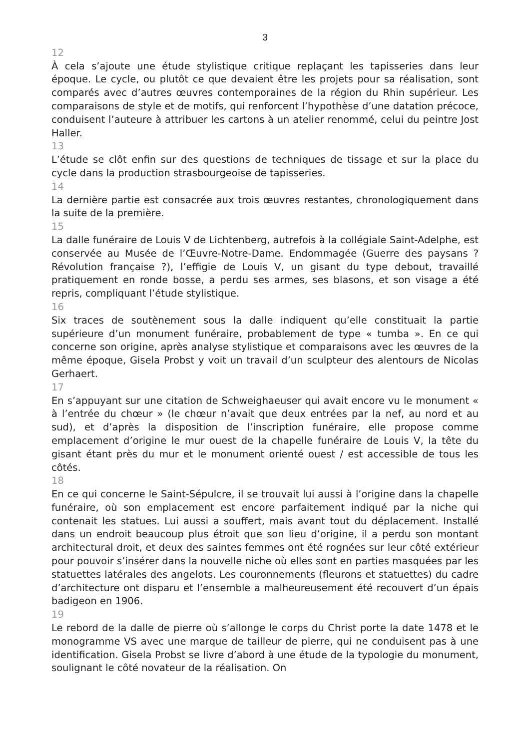3
12
À cela s’ajoute une étude stylistique critique replaçant les tapisseries dans leur époque. Le cycle, ou plutôt ce que devaient être les projets pour sa réalisation, sont comparés avec d’autres œuvres contemporaines de la région du Rhin supérieur. Les comparaisons de style et de motifs, qui renforcent l’hypothèse d’une datation précoce, conduisent l’auteure à attribuer les cartons à un atelier renommé, celui du peintre Jost Haller.
13
L’étude se clôt enfin sur des questions de techniques de tissage et sur la place du cycle dans la production strasbourgeoise de tapisseries.
14
La dernière partie est consacrée aux trois œuvres restantes, chronologiquement dans la suite de la première.
15
La dalle funéraire de Louis V de Lichtenberg, autrefois à la collégiale Saint-Adelphe, est conservée au Musée de l’Œuvre-Notre-Dame. Endommagée (Guerre des paysans ? Révolution française ?), l’effigie de Louis V, un gisant du type debout, travaillé pratiquement en ronde bosse, a perdu ses armes, ses blasons, et son visage a été repris, compliquant l’étude stylistique.
16
Six traces de soutènement sous la dalle indiquent qu’elle constituait la partie supérieure d’un monument funéraire, probablement de type « tumba ». En ce qui concerne son origine, après analyse stylistique et comparaisons avec les œuvres de la même époque, Gisela Probst y voit un travail d’un sculpteur des alentours de Nicolas Gerhaert.
17
En s’appuyant sur une citation de Schweighaeuser qui avait encore vu le monument « à l’entrée du chœur » (le chœur n’avait que deux entrées par la nef, au nord et au sud), et d’après la disposition de l’inscription funéraire, elle propose comme emplacement d’origine le mur ouest de la chapelle funéraire de Louis V, la tête du gisant étant près du mur et le monument orienté ouest / est accessible de tous les côtés.
18
En ce qui concerne le Saint-Sépulcre, il se trouvait lui aussi à l’origine dans la chapelle funéraire, où son emplacement est encore parfaitement indiqué par la niche qui contenait les statues. Lui aussi a souffert, mais avant tout du déplacement. Installé dans un endroit beaucoup plus étroit que son lieu d’origine, il a perdu son montant architectural droit, et deux des saintes femmes ont été rognées sur leur côté extérieur pour pouvoir s’insérer dans la nouvelle niche où elles sont en parties masquées par les statuettes latérales des angelots. Les couronnements (fleurons et statuettes) du cadre d’architecture ont disparu et l’ensemble a malheureusement été recouvert d’un épais badigeon en 1906.
19
Le rebord de la dalle de pierre où s’allonge le corps du Christ porte la date 1478 et le monogramme VS avec une marque de tailleur de pierre, qui ne conduisent pas à une identification. Gisela Probst se livre d’abord à une étude de la typologie du monument, soulignant le côté novateur de la réalisation. On